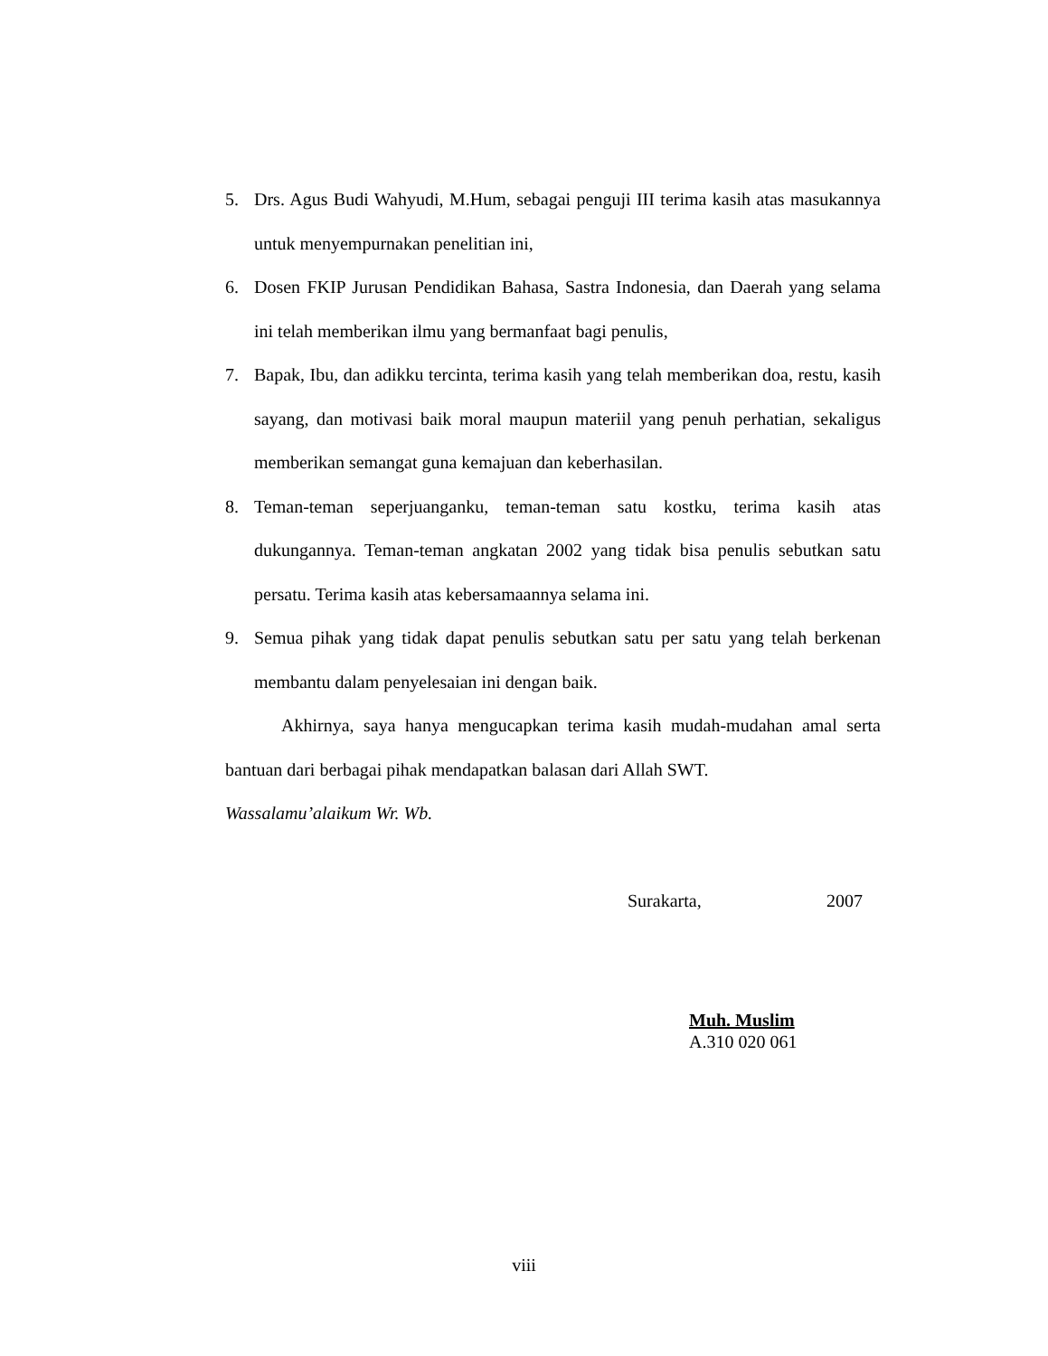5. Drs. Agus Budi Wahyudi, M.Hum, sebagai penguji III terima kasih atas masukannya untuk menyempurnakan penelitian ini,
6. Dosen FKIP Jurusan Pendidikan Bahasa, Sastra Indonesia, dan Daerah yang selama ini telah memberikan ilmu yang bermanfaat bagi penulis,
7. Bapak, Ibu, dan adikku tercinta, terima kasih yang telah memberikan doa, restu, kasih sayang, dan motivasi baik moral maupun materiil yang penuh perhatian, sekaligus memberikan semangat guna kemajuan dan keberhasilan.
8. Teman-teman seperjuanganku, teman-teman satu kostku, terima kasih atas dukungannya. Teman-teman angkatan 2002 yang tidak bisa penulis sebutkan satu persatu. Terima kasih atas kebersamaannya selama ini.
9. Semua pihak yang tidak dapat penulis sebutkan satu per satu yang telah berkenan membantu dalam penyelesaian ini dengan baik.
Akhirnya, saya hanya mengucapkan terima kasih mudah-mudahan amal serta bantuan dari berbagai pihak mendapatkan balasan dari Allah SWT.
Wassalamu’alaikum Wr. Wb.
Surakarta, 2007
Muh. Muslim
A.310 020 061
viii